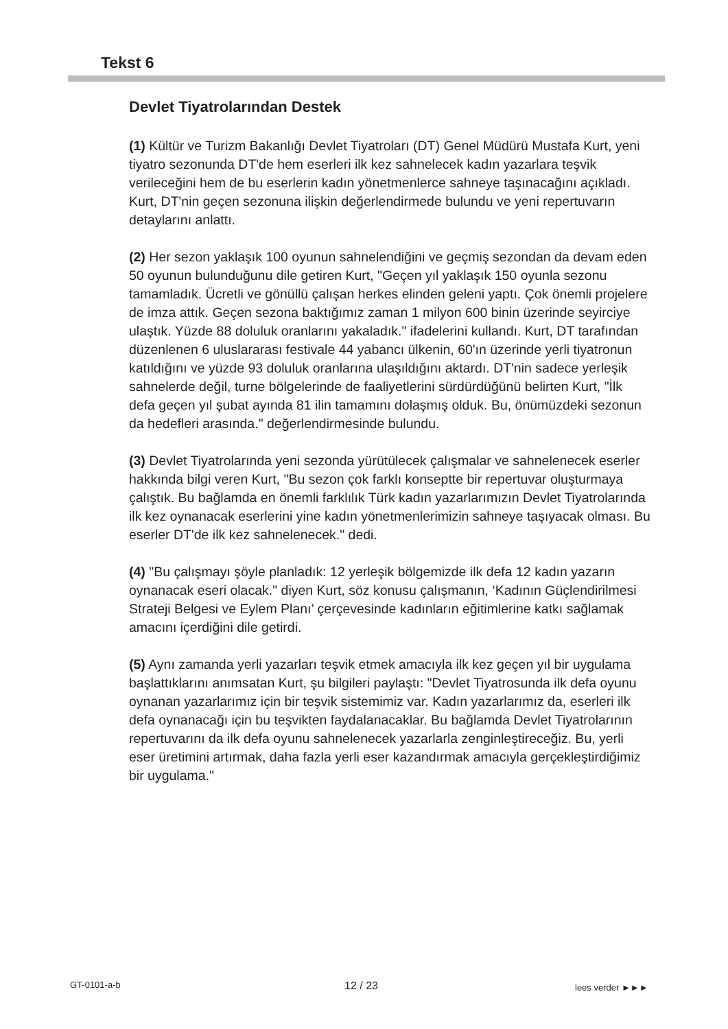Tekst 6
Devlet Tiyatrolarından Destek
(1) Kültür ve Turizm Bakanlığı Devlet Tiyatroları (DT) Genel Müdürü Mustafa Kurt, yeni tiyatro sezonunda DT'de hem eserleri ilk kez sahnelecek kadın yazarlara teşvik verileceğini hem de bu eserlerin kadın yönetmenlerce sahneye taşınacağını açıkladı. Kurt, DT'nin geçen sezonuna ilişkin değerlendirmede bulundu ve yeni repertuvarın detaylarını anlattı.
(2) Her sezon yaklaşık 100 oyunun sahnelendiğini ve geçmiş sezondan da devam eden 50 oyunun bulunduğunu dile getiren Kurt, "Geçen yıl yaklaşık 150 oyunla sezonu tamamladık. Ücretli ve gönüllü çalışan herkes elinden geleni yaptı. Çok önemli projelere de imza attık. Geçen sezona baktığımız zaman 1 milyon 600 binin üzerinde seyirciye ulaştık. Yüzde 88 doluluk oranlarını yakaladık." ifadelerini kullandı. Kurt, DT tarafından düzenlenen 6 uluslararası festivale 44 yabancı ülkenin, 60'ın üzerinde yerli tiyatronun katıldığını ve yüzde 93 doluluk oranlarına ulaşıldığını aktardı. DT'nin sadece yerleşik sahnelerde değil, turne bölgelerinde de faaliyetlerini sürdürdüğünü belirten Kurt, "İlk defa geçen yıl şubat ayında 81 ilin tamamını dolaşmış olduk. Bu, önümüzdeki sezonun da hedefleri arasında." değerlendirmesinde bulundu.
(3) Devlet Tiyatrolarında yeni sezonda yürütülecek çalışmalar ve sahnelenecek eserler hakkında bilgi veren Kurt, "Bu sezon çok farklı konseptte bir repertuvar oluşturmaya çalıştık. Bu bağlamda en önemli farklılık Türk kadın yazarlarımızın Devlet Tiyatrolarında ilk kez oynanacak eserlerini yine kadın yönetmenlerimizin sahneye taşıyacak olması. Bu eserler DT'de ilk kez sahnelenecek." dedi.
(4) "Bu çalışmayı şöyle planladık: 12 yerleşik bölgemizde ilk defa 12 kadın yazarın oynanacak eseri olacak." diyen Kurt, söz konusu çalışmanın, ‘Kadının Güçlendirilmesi Strateji Belgesi ve Eylem Planı’ çerçevesinde kadınların eğitimlerine katkı sağlamak amacını içerdiğini dile getirdi.
(5) Aynı zamanda yerli yazarları teşvik etmek amacıyla ilk kez geçen yıl bir uygulama başlattıklarını anımsatan Kurt, şu bilgileri paylaştı: "Devlet Tiyatrosunda ilk defa oyunu oynanan yazarlarımız için bir teşvik sistemimiz var. Kadın yazarlarımız da, eserleri ilk defa oynanacağı için bu teşvikten faydalanacaklar. Bu bağlamda Devlet Tiyatrolarının repertuvarını da ilk defa oyunu sahnelenecek yazarlarla zenginleştireceğiz. Bu, yerli eser üretimini artırmak, daha fazla yerli eser kazandırmak amacıyla gerçekleştirdiğimiz bir uygulama."
GT-0101-a-b 12 / 23 lees verder ►►►